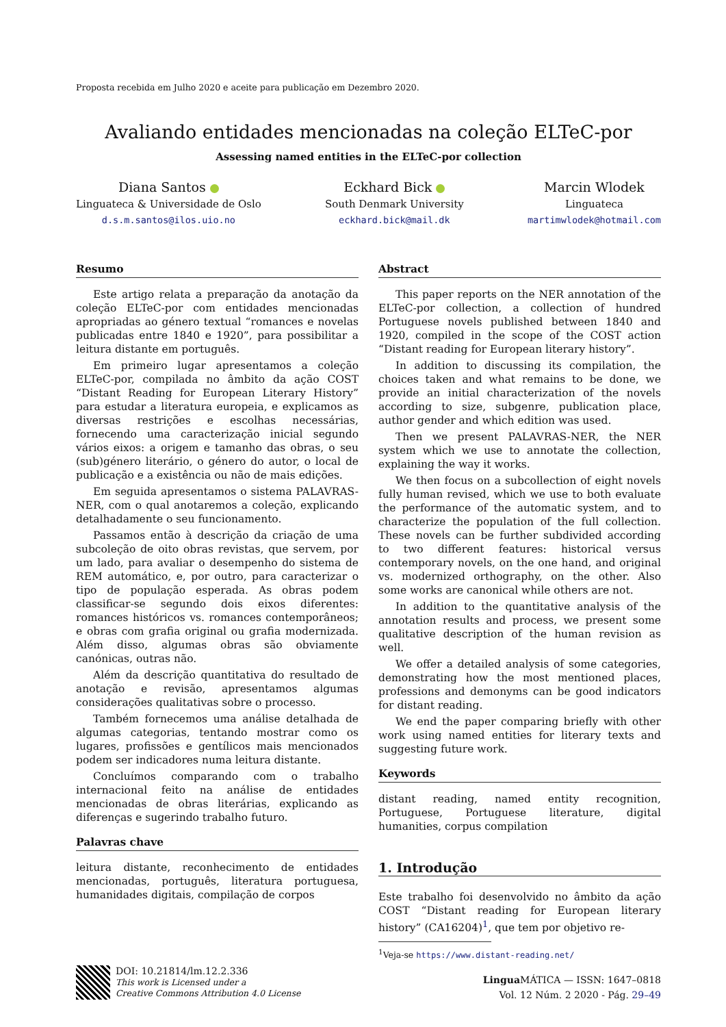Proposta recebida em Julho 2020 e aceite para publicação em Dezembro 2020.
Avaliando entidades mencionadas na coleção ELTeC-por
Assessing named entities in the ELTeC-por collection
Diana Santos
Linguateca & Universidade de Oslo
d.s.m.santos@ilos.uio.no
Eckhard Bick
South Denmark University
eckhard.bick@mail.dk
Marcin Wlodek
Linguateca
martimwlodek@hotmail.com
Resumo
Este artigo relata a preparação da anotação da coleção ELTeC-por com entidades mencionadas apropriadas ao género textual “romances e novelas publicadas entre 1840 e 1920”, para possibilitar a leitura distante em português.
Em primeiro lugar apresentamos a coleção ELTeC-por, compilada no âmbito da ação COST “Distant Reading for European Literary History” para estudar a literatura europeia, e explicamos as diversas restrições e escolhas necessárias, fornecendo uma caracterização inicial segundo vários eixos: a origem e tamanho das obras, o seu (sub)género literário, o género do autor, o local de publicação e a existência ou não de mais edições.
Em seguida apresentamos o sistema PALAVRAS-NER, com o qual anotaremos a coleção, explicando detalhadamente o seu funcionamento.
Passamos então à descrição da criação de uma subcoleção de oito obras revistas, que servem, por um lado, para avaliar o desempenho do sistema de REM automático, e, por outro, para caracterizar o tipo de população esperada. As obras podem classificar-se segundo dois eixos diferentes: romances históricos vs. romances contemporâneos; e obras com grafia original ou grafia modernizada. Além disso, algumas obras são obviamente canónicas, outras não.
Além da descrição quantitativa do resultado de anotação e revisão, apresentamos algumas considerações qualitativas sobre o processo.
Também fornecemos uma análise detalhada de algumas categorias, tentando mostrar como os lugares, profissões e gentílicos mais mencionados podem ser indicadores numa leitura distante.
Concluímos comparando com o trabalho internacional feito na análise de entidades mencionadas de obras literárias, explicando as diferenças e sugerindo trabalho futuro.
Palavras chave
leitura distante, reconhecimento de entidades mencionadas, português, literatura portuguesa, humanidades digitais, compilação de corpos
Abstract
This paper reports on the NER annotation of the ELTeC-por collection, a collection of hundred Portuguese novels published between 1840 and 1920, compiled in the scope of the COST action “Distant reading for European literary history”.
In addition to discussing its compilation, the choices taken and what remains to be done, we provide an initial characterization of the novels according to size, subgenre, publication place, author gender and which edition was used.
Then we present PALAVRAS-NER, the NER system which we use to annotate the collection, explaining the way it works.
We then focus on a subcollection of eight novels fully human revised, which we use to both evaluate the performance of the automatic system, and to characterize the population of the full collection. These novels can be further subdivided according to two different features: historical versus contemporary novels, on the one hand, and original vs. modernized orthography, on the other. Also some works are canonical while others are not.
In addition to the quantitative analysis of the annotation results and process, we present some qualitative description of the human revision as well.
We offer a detailed analysis of some categories, demonstrating how the most mentioned places, professions and demonyms can be good indicators for distant reading.
We end the paper comparing briefly with other work using named entities for literary texts and suggesting future work.
Keywords
distant reading, named entity recognition, Portuguese, Portuguese literature, digital humanities, corpus compilation
1. Introdução
Este trabalho foi desenvolvido no âmbito da ação COST “Distant reading for European literary history” (CA16204)<sup>1</sup>, que tem por objetivo re-
<sup>1</sup> Veja-se https://www.distant-reading.net/
DOI: 10.21814/lm.12.2.336
This work is Licensed under a
Creative Commons Attribution 4.0 License
Lingua MÁTICA — ISSN: 1647–0818
Vol. 12 Núm. 2 2020 - Pág. 29–49